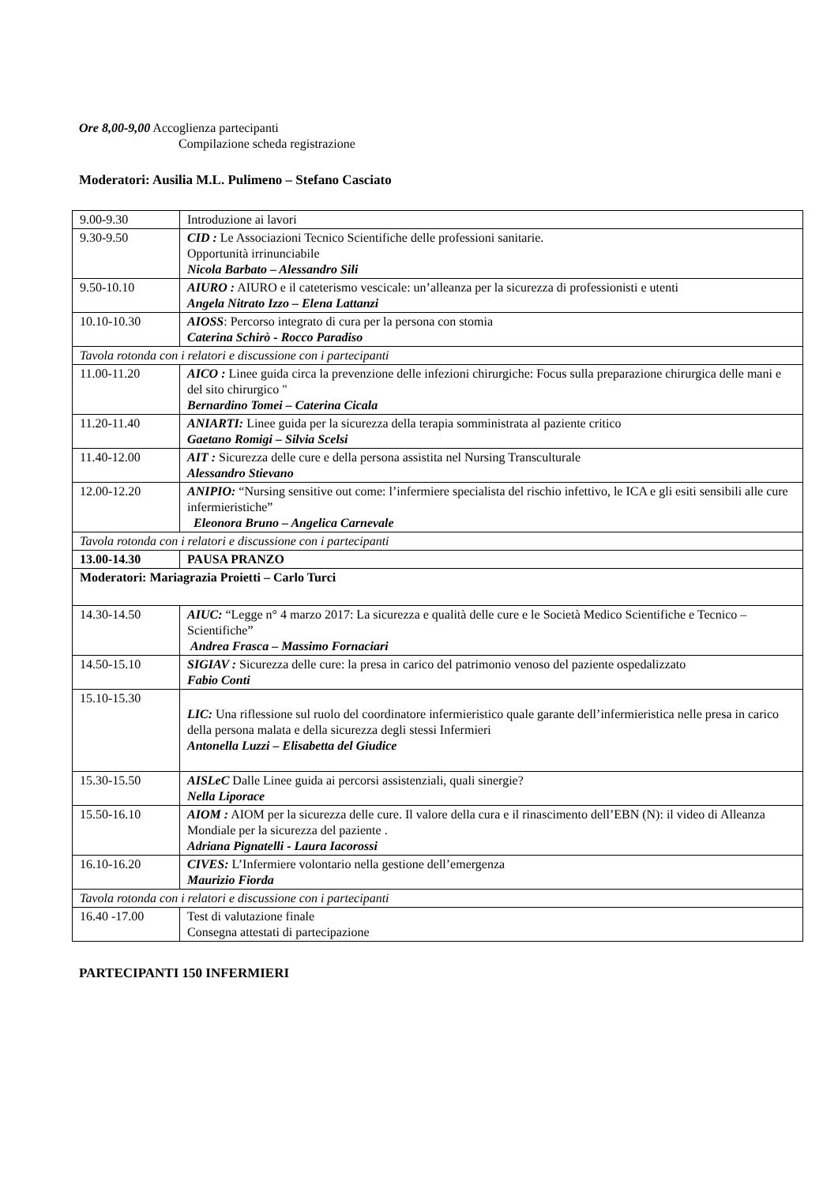Ore 8,00-9,00 Accoglienza partecipanti
Compilazione scheda registrazione
Moderatori: Ausilia M.L. Pulimeno – Stefano Casciato
| 9.00-9.30 | Introduzione ai lavori |
| 9.30-9.50 | CID : Le Associazioni Tecnico Scientifiche delle professioni sanitarie. Opportunità irrinunciabile Nicola Barbato – Alessandro Sili |
| 9.50-10.10 | AIURO : AIURO e il cateterismo vescicale: un’alleanza per la sicurezza di professionisti e utenti Angela Nitrato Izzo – Elena Lattanzi |
| 10.10-10.30 | AIOSS : Percorso integrato di cura per la persona con stomia Caterina Schirò - Rocco Paradiso |
| Tavola rotonda con i relatori e discussione con i partecipanti | |
| 11.00-11.20 | AICO : Linee guida circa la prevenzione delle infezioni chirurgiche: Focus sulla preparazione chirurgica delle mani e del sito chirurgico " Bernardino Tomei – Caterina Cicala |
| 11.20-11.40 | ANIARTI: Linee guida per la sicurezza della terapia somministrata al paziente critico Gaetano Romigi – Silvia Scelsi |
| 11.40-12.00 | AIT : Sicurezza delle cure e della persona assistita nel Nursing Transculturale Alessandro Stievano |
| 12.00-12.20 | ANIPIO: “Nursing sensitive out come: l’infermiere specialista del rischio infettivo, le ICA e gli esiti sensibili alle cure infermieristiche” Eleonora Bruno – Angelica Carnevale |
| Tavola rotonda con i relatori e discussione con i partecipanti | |
| 13.00-14.30 | PAUSA PRANZO |
| Moderatori: Mariagrazia Proietti – Carlo Turci | |
| 14.30-14.50 | AIUC: “Legge n° 4 marzo 2017: La sicurezza e qualità delle cure e le Società Medico Scientifiche e Tecnico –Scientifiche” Andrea Frasca – Massimo Fornaciari |
| 14.50-15.10 | SIGIAV : Sicurezza delle cure: la presa in carico del patrimonio venoso del paziente ospedalizzato Fabio Conti |
| 15.10-15.30 | LIC: Una riflessione sul ruolo del coordinatore infermieristico quale garante dell’infermieristica nelle presa in carico della persona malata e della sicurezza degli stessi Infermieri Antonella Luzzi – Elisabetta del Giudice |
| 15.30-15.50 | AISLeC Dalle Linee guida ai percorsi assistenziali, quali sinergie? Nella Liporace |
| 15.50-16.10 | AIOM : AIOM per la sicurezza delle cure. Il valore della cura e il rinascimento dell’EBN (N): il video di Alleanza Mondiale per la sicurezza del paziente . Adriana Pignatelli - Laura Iacorossi |
| 16.10-16.20 | CIVES: L’Infermiere volontario nella gestione dell’emergenza Maurizio Fiorda |
| Tavola rotonda con i relatori e discussione con i partecipanti | |
| 16.40 -17.00 | Test di valutazione finale Consegna attestati di partecipazione |
PARTECIPANTI 150 INFERMIERI